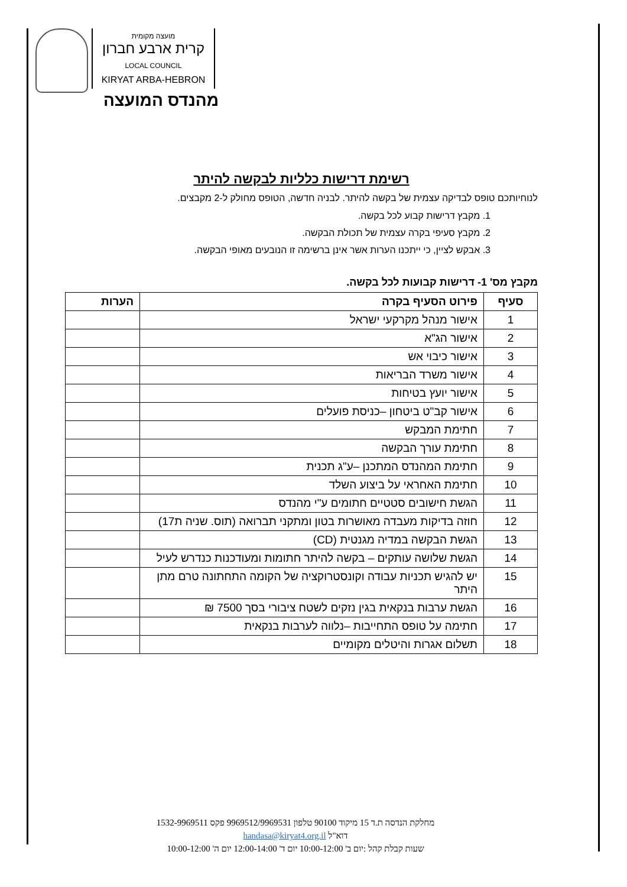מועצה מקומית
קרית ארבע חברון
LOCAL COUNCIL
KIRYAT ARBA-HEBRON
מהנדס המועצה
רשימת דרישות כלליות לבקשה להיתר
לנוחיותכם טופס לבדיקה עצמית של בקשה להיתר. לבניה חדשה, הטופס מחולק ל-2 מקבצים.
1. מקבץ דרישות קבוע לכל בקשה.
2. מקבץ סעיפי בקרה עצמית של תכולת הבקשה.
3. אבקש לציין, כי ייתכנו הערות אשר אינן ברשימה זו הנובעים מאופי הבקשה.
מקבץ מס' 1- דרישות קבועות לכל בקשה.
| סעיף | פירוט הסעיף בקרה | הערות |
| --- | --- | --- |
| 1 | אישור מנהל מקרקעי ישראל | |
| 2 | אישור הג"א | |
| 3 | אישור כיבוי אש | |
| 4 | אישור משרד הבריאות | |
| 5 | אישור יועץ בטיחות | |
| 6 | אישור קב"ט ביטחון –כניסת פועלים | |
| 7 | חתימת המבקש | |
| 8 | חתימת עורך הבקשה | |
| 9 | חתימת המהנדס המתכנן –ע"ג תכנית | |
| 10 | חתימת האחראי על ביצוע השלד | |
| 11 | הגשת חישובים סטטיים חתומים ע"י מהנדס | |
| 12 | חוזה בדיקות מעבדה מאושרות בטון ומתקני תברואה (תוס. שניה ת17) | |
| 13 | הגשת הבקשה במדיה מגנטית (CD) | |
| 14 | הגשת שלושה עותקים – בקשה להיתר חתומות ומעודכנות כנדרש לעיל | |
| 15 | יש להגיש תכניות עבודה וקונסטרוקציה של הקומה התחתונה טרם מתן היתר | |
| 16 | הגשת ערבות בנקאית בגין נזקים לשטח ציבורי בסך 7500 ₪ | |
| 17 | חתימה על טופס התחייבות –נלווה לערבות בנקאית | |
| 18 | תשלום אגרות והיטלים מקומיים | |
מחלקת הנדסה ת.ד 15 מיקוד 90100 טלפון 9969512/9969531 פקס 1532-9969511
דוא"ל handasa@kiryat4.org.il
שעות קבלת קהל :יום ב' 10:00-12:00 יום ד' 12:00-14:00 יום ה' 10:00-12:00